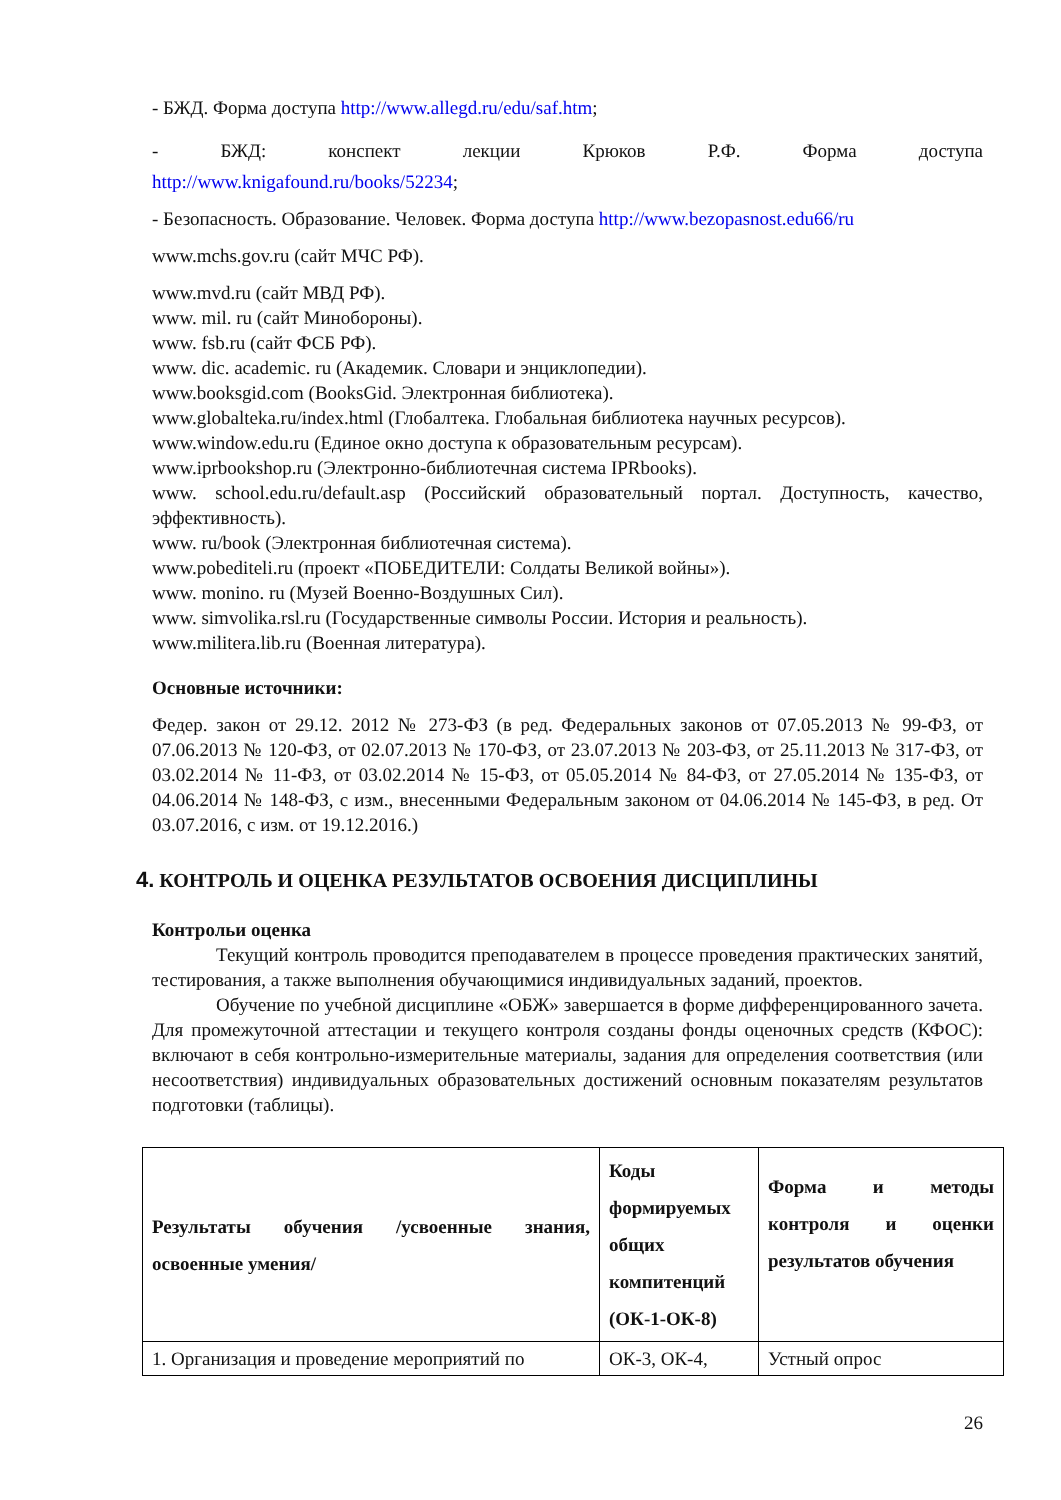- БЖД. Форма доступа http://www.allegd.ru/edu/saf.htm;
- БЖД: конспект лекции Крюков Р.Ф. Форма доступа
http://www.knigafound.ru/books/52234;
- Безопасность. Образование. Человек. Форма доступа http://www.bezopasnost.edu66/ru
www.mchs.gov.ru (сайт МЧС РФ).
www.mvd.ru (сайт МВД РФ).
www. mil. ru (сайт Минобороны).
www. fsb.ru (сайт ФСБ РФ).
www. dic. academic. ru (Академик. Словари и энциклопедии).
www.booksgid.com (BooksGid. Электронная библиотека).
www.globalteka.ru/index.html (Глобалтека. Глобальная библиотека научных ресурсов).
www.window.edu.ru (Единое окно доступа к образовательным ресурсам).
www.iprbookshop.ru (Электронно-библиотечная система IPRbooks).
www. school.edu.ru/default.asp (Российский образовательный портал. Доступность, качество, эффективность).
www. ru/book (Электронная библиотечная система).
www.pobediteli.ru (проект «ПОБЕДИТЕЛИ: Солдаты Великой войны»).
www. monino. ru (Музей Военно-Воздушных Сил).
www. simvolika.rsl.ru (Государственные символы России. История и реальность).
www.militera.lib.ru (Военная литература).
Основные источники:
Федер. закон от 29.12. 2012 № 273-ФЗ (в ред. Федеральных законов от 07.05.2013 № 99-ФЗ, от 07.06.2013 № 120-ФЗ, от 02.07.2013 № 170-ФЗ, от 23.07.2013 № 203-ФЗ, от 25.11.2013 № 317-ФЗ, от 03.02.2014 № 11-ФЗ, от 03.02.2014 № 15-ФЗ, от 05.05.2014 № 84-ФЗ, от 27.05.2014 № 135-ФЗ, от 04.06.2014 № 148-ФЗ, с изм., внесенными Федеральным законом от 04.06.2014 № 145-ФЗ, в ред. От 03.07.2016, с изм. от 19.12.2016.)
4. КОНТРОЛЬ И ОЦЕНКА РЕЗУЛЬТАТОВ ОСВОЕНИЯ ДИСЦИПЛИНЫ
Контрольи оценка
Текущий контроль проводится преподавателем в процессе проведения практических занятий, тестирования, а также выполнения обучающимися индивидуальных заданий, проектов.
Обучение по учебной дисциплине «ОБЖ» завершается в форме дифференцированного зачета. Для промежуточной аттестации и текущего контроля созданы фонды оценочных средств (КФОС): включают в себя контрольно-измерительные материалы, задания для определения соответствия (или несоответствия) индивидуальных образовательных достижений основным показателям результатов подготовки (таблицы).
| Результаты обучения /усвоенные знания, освоенные умения/ | Коды формируемых общих компитенций (ОК-1-ОК-8) | Форма и методы контроля и оценки результатов обучения |
| --- | --- | --- |
| 1. Организация и проведение мероприятий по | ОК-3, ОК-4, | Устный опрос |
26